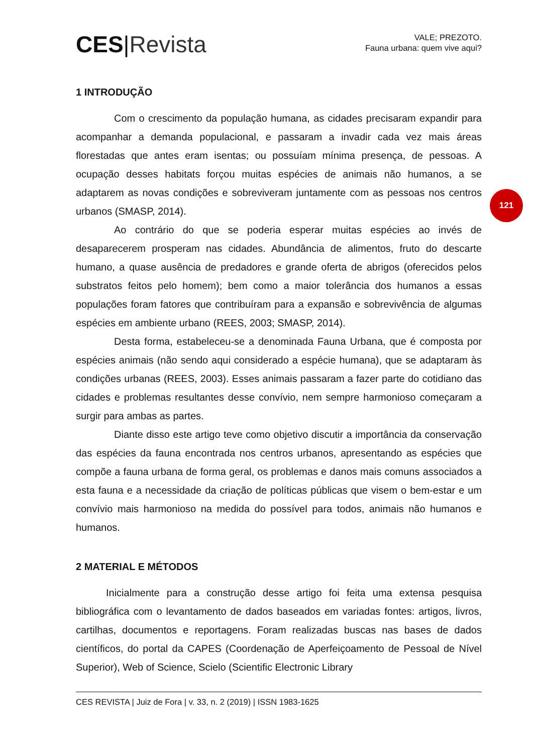CES|Revista
VALE; PREZOTO.
Fauna urbana: quem vive aqui?
1 INTRODUÇÃO
Com o crescimento da população humana, as cidades precisaram expandir para acompanhar a demanda populacional, e passaram a invadir cada vez mais áreas florestadas que antes eram isentas; ou possuíam mínima presença, de pessoas. A ocupação desses habitats forçou muitas espécies de animais não humanos, a se adaptarem as novas condições e sobreviveram juntamente com as pessoas nos centros urbanos (SMASP, 2014).
Ao contrário do que se poderia esperar muitas espécies ao invés de desaparecerem prosperam nas cidades. Abundância de alimentos, fruto do descarte humano, a quase ausência de predadores e grande oferta de abrigos (oferecidos pelos substratos feitos pelo homem); bem como a maior tolerância dos humanos a essas populações foram fatores que contribuíram para a expansão e sobrevivência de algumas espécies em ambiente urbano (REES, 2003; SMASP, 2014).
Desta forma, estabeleceu-se a denominada Fauna Urbana, que é composta por espécies animais (não sendo aqui considerado a espécie humana), que se adaptaram às condições urbanas (REES, 2003). Esses animais passaram a fazer parte do cotidiano das cidades e problemas resultantes desse convívio, nem sempre harmonioso começaram a surgir para ambas as partes.
Diante disso este artigo teve como objetivo discutir a importância da conservação das espécies da fauna encontrada nos centros urbanos, apresentando as espécies que compõe a fauna urbana de forma geral, os problemas e danos mais comuns associados a esta fauna e a necessidade da criação de políticas públicas que visem o bem-estar e um convívio mais harmonioso na medida do possível para todos, animais não humanos e humanos.
2 MATERIAL E MÉTODOS
Inicialmente para a construção desse artigo foi feita uma extensa pesquisa bibliográfica com o levantamento de dados baseados em variadas fontes: artigos, livros, cartilhas, documentos e reportagens. Foram realizadas buscas nas bases de dados científicos, do portal da CAPES (Coordenação de Aperfeiçoamento de Pessoal de Nível Superior), Web of Science, Scielo (Scientific Electronic Library
121
CES REVISTA | Juiz de Fora | v. 33, n. 2 (2019) | ISSN 1983-1625